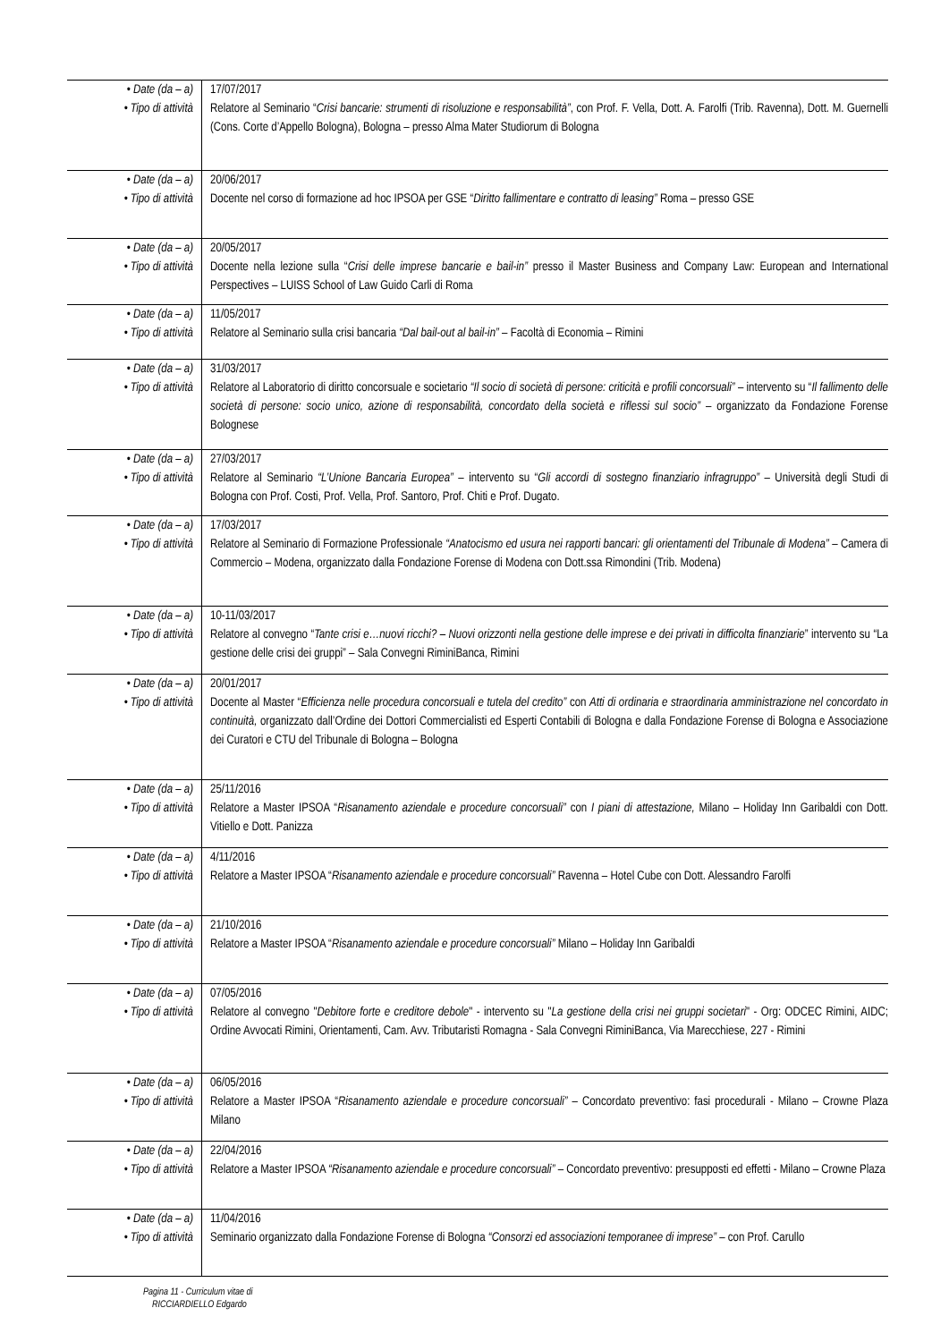| • Date (da – a) • Tipo di attività | 17/07/2017 Relatore al Seminario “ Crisi bancarie: strumenti di risoluzione e responsabilità” , con Prof. F. Vella, Dott. A. Farolfi (Trib. Ravenna), Dott. M. Guernelli (Cons. Corte d’Appello Bologna), Bologna – presso Alma Mater Studiorum di Bologna |
| • Date (da – a) • Tipo di attività | 20/06/2017 Docente nel corso di formazione ad hoc IPSOA per GSE “ Diritto fallimentare e contratto di leasing” Roma – presso GSE |
| • Date (da – a) • Tipo di attività | 20/05/2017 Docente nella lezione sulla “ Crisi delle imprese bancarie e bail-in” presso il Master Business and Company Law: European and International Perspectives – LUISS School of Law Guido Carli di Roma |
| • Date (da – a) • Tipo di attività | 11/05/2017 Relatore al Seminario sulla crisi bancaria “Dal bail-out al bail-in” – Facoltà di Economia – Rimini |
| • Date (da – a) • Tipo di attività | 31/03/2017 Relatore al Laboratorio di diritto concorsuale e societario “Il socio di società di persone: criticità e profili concorsuali” – intervento su “ Il fallimento delle società di persone: socio unico, azione di responsabilità, concordato della società e riflessi sul socio” – organizzato da Fondazione Forense Bolognese |
| • Date (da – a) • Tipo di attività | 27/03/2017 Relatore al Seminario “L’Unione Bancaria Europea” – intervento su “ Gli accordi di sostegno finanziario infragruppo” – Università degli Studi di Bologna con Prof. Costi, Prof. Vella, Prof. Santoro, Prof. Chiti e Prof. Dugato. |
| • Date (da – a) • Tipo di attività | 17/03/2017 Relatore al Seminario di Formazione Professionale “Anatocismo ed usura nei rapporti bancari: gli orientamenti del Tribunale di Modena” – Camera di Commercio – Modena, organizzato dalla Fondazione Forense di Modena con Dott.ssa Rimondini (Trib. Modena) |
| • Date (da – a) • Tipo di attività | 10-11/03/2017 Relatore al convegno “ Tante crisi e…nuovi ricchi? – Nuovi orizzonti nella gestione delle imprese e dei privati in difficolta finanziarie ” intervento su “La gestione delle crisi dei gruppi” – Sala Convegni RiminiBanca, Rimini |
| • Date (da – a) • Tipo di attività | 20/01/2017 Docente al Master “ Efficienza nelle procedura concorsuali e tutela del credito” con Atti di ordinaria e straordinaria amministrazione nel concordato in continuità, organizzato dall’Ordine dei Dottori Commercialisti ed Esperti Contabili di Bologna e dalla Fondazione Forense di Bologna e Associazione dei Curatori e CTU del Tribunale di Bologna – Bologna |
| • Date (da – a) • Tipo di attività | 25/11/2016 Relatore a Master IPSOA “ Risanamento aziendale e procedure concorsuali” con I piani di attestazione, Milano – Holiday Inn Garibaldi con Dott. Vitiello e Dott. Panizza |
| • Date (da – a) • Tipo di attività | 4/11/2016 Relatore a Master IPSOA “ Risanamento aziendale e procedure concorsuali” Ravenna – Hotel Cube con Dott. Alessandro Farolfi |
| • Date (da – a) • Tipo di attività | 21/10/2016 Relatore a Master IPSOA “ Risanamento aziendale e procedure concorsuali” Milano – Holiday Inn Garibaldi |
| • Date (da – a) • Tipo di attività | 07/05/2016 Relatore al convegno " Debitore forte e creditore debole " - intervento su " La gestione della crisi nei gruppi societari " - Org: ODCEC Rimini, AIDC; Ordine Avvocati Rimini, Orientamenti, Cam. Avv. Tributaristi Romagna - Sala Convegni RiminiBanca, Via Marecchiese, 227 - Rimini |
| • Date (da – a) • Tipo di attività | 06/05/2016 Relatore a Master IPSOA “ Risanamento aziendale e procedure concorsuali” – Concordato preventivo: fasi procedurali - Milano – Crowne Plaza Milano |
| • Date (da – a) • Tipo di attività | 22/04/2016 Relatore a Master IPSOA “Risanamento aziendale e procedure concorsuali” – Concordato preventivo: presupposti ed effetti - Milano – Crowne Plaza |
| • Date (da – a) • Tipo di attività | 11/04/2016 Seminario organizzato dalla Fondazione Forense di Bologna “Consorzi ed associazioni temporanee di imprese” – con Prof. Carullo |
Pagina 11 - Curriculum vitae di
RICCIARDIELLO Edgardo